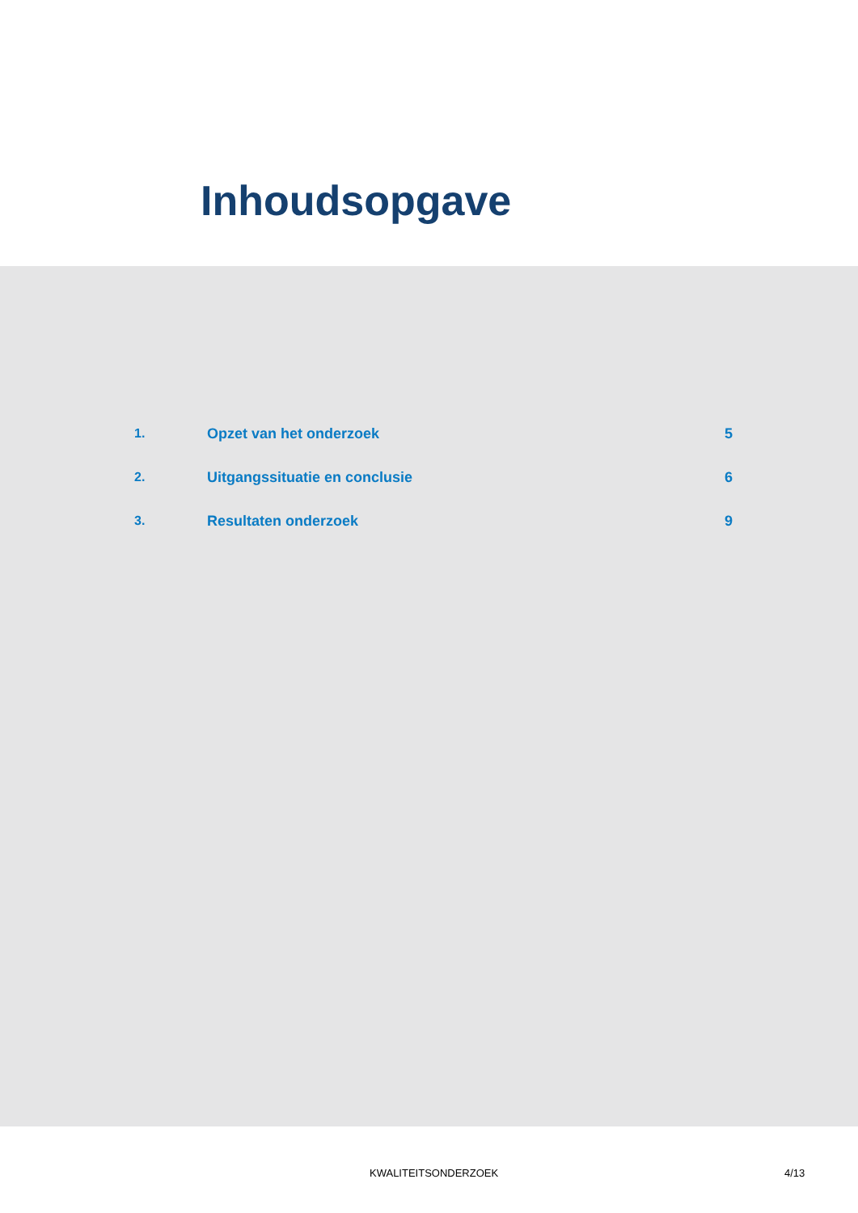Inhoudsopgave
| 1. | Opzet van het onderzoek | 5 |
| 2. | Uitgangssituatie en conclusie | 6 |
| 3. | Resultaten onderzoek | 9 |
KWALITEITSONDERZOEK 4/13